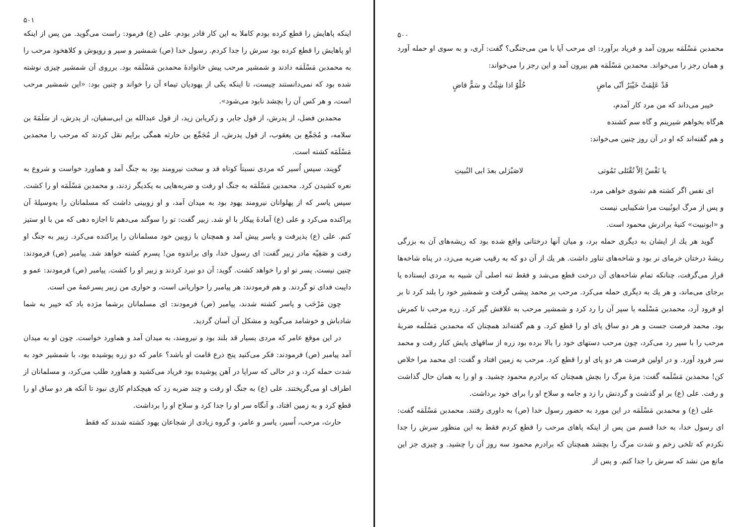۵۰۰
محمدبن مَسْلَمَه بیرون آمد و فریاد برآورد: ای مرحب آیا با من می‌جنگی؟ گفت: آری، و به سوی او حمله آورد و همان رجز را می‌خواند. محمدبن مَسْلَمَه هم بیرون آمد و این رجز را می‌خواند:
قَدْ عَلِمَتْ خَیْبَرُ اَنّی ماضٍ حُلْوٌ اذا شِئْتُ و سَمٌّ قاضٍ
خیبر می‌داند که من مرد کار آمدم،
هرگاه بخواهم شیرینم و گاه سم کشنده
و هم گفته‌اند که او در آن روز چنین می‌خواند:
یا نَفْسُ اِلاّ تُقْتَلی تَمُوتی لاصَبْرَلی بعدَ ابی النُبیتِ
ای نفس اگر کشته هم نشوی خواهی مرد،
و پس از مرگ ابونُبیت مرا شکیبایی نیست
و «ابونبیت» کنیهٔ برادرش محمود است.
گوید هر یك از ایشان به دیگری حمله برد، و میان آنها درختانی واقع شده بود که ریشه‌های آن به بزرگی ریشهٔ درختان خرمای نر بود و شاخه‌های تناور داشت. هر یك از آن دو که به رقیب ضربه می‌زد، در پناه شاخه‌ها قرار می‌گرفت، چنانکه تمام شاخه‌های آن درخت قطع می‌شد و فقط تنه اصلی آن شبیه به مردی ایستاده یا برجای می‌ماند، و هر یك به دیگری حمله می‌کرد. مرحب بر محمد پیشی گرفت و شمشیر خود را بلند کرد تا بر او فرود آرد، محمدبن مَسْلَمه با سپر آن را رد کرد و شمشیر مرحب به غلافش گیر کرد. زره مرحب تا کمرش بود. محمد فرصت جست و هر دو ساق پای او را قطع کرد. و هم گفته‌اند همچنان که محمدبن مَسْلَمه ضربهٔ مرحب را با سپر رد می‌کرد، چون مرحب دستهای خود را بالا برده بود زره از ساقهای پایش کنار رفت و محمد سر فرود آورد. و در اولین فرصت هر دو پای او را قطع کرد. مرحب به زمین افتاد و گفت: ای محمد مرا خلاص کن! محمدبن مَسْلَمه گفت: مزهٔ مرگ را بچش همچنان که برادرم محمود چشید. و او را به همان حال گذاشت و رفت. علی (ع) بر او گذشت و گردنش را زد و جامه و سلاح او را برای خود برداشت.
علی (ع) و محمدبن مَسْلَمَه در این مورد به حضور رسول خدا (ص) به داوری رفتند. محمدبن مَسْلَمَه گفت: ای رسول خدا، به خدا قسم من پس از اینکه پاهای مرحب را قطع کردم فقط به این منظور سرش را جدا نکردم که تلخی زخم و شدت مرگ را بچشد همچنان که برادرم محمود سه روز آن را چشید. و چیزی جز این مانع من نشد که سرش را جدا کنم. و پس از
۵۰۱
اینکه پاهایش را قطع کرده بودم کاملا به این کار قادر بودم. علی (ع) فرمود: راست می‌گوید. من پس از اینکه او پاهایش را قطع کرده بود سرش را جدا کردم. رسول خدا (ص) شمشیر و سپر و روپوش و کلاهخود مرحب را به محمدبن مَسْلَمَه دادند و شمشیر مرحب پیش خانوادهٔ محمدبن مَسْلَمَه بود. برروی آن شمشیر چیزی نوشته شده بود که نمی‌دانستند چیست، تا اینکه یکی از یهودیان تیماء آن را خواند و چنین بود: «این شمشیر مرحب است، و هر کس آن را بچشد نابود می‌شود».
محمدبن فضل، از پدرش، از قول جابر، و زکریابن زید، از قول عبدالله بن ابی‌سفیان، از پدرش، از سَلَمَةَ بن سلامه، و مُجَمِّع بن یعقوب، از قول پدرش، از مُجَمِّع بن حارثه همگی برایم نقل کردند که مرحب را محمدبن مَسْلَمَه کشته است.
گویند، سپس اُسیر که مردی نسبتاً کوتاه قد و سخت نیرومند بود به جنگ آمد و هماورد خواست و شروع به نعره کشیدن کرد. محمدبن مَسْلَمَه به جنگ او رفت و ضربه‌هایی به یکدیگر زدند، و محمدبن مَسْلَمَه او را کشت. سپس یاسر که از پهلوانان نیرومند یهود بود به میدان آمد، و او زوبینی داشت که مسلمانان را به‌وسیلهٔ آن پراکنده می‌کرد و علی (ع) آمادهٔ پیکار با او شد. زبیر گفت: تو را سوگند می‌دهم تا اجازه دهی که من با او ستیز کنم. علی (ع) پذیرفت و یاسر پیش آمد و همچنان با زوبین خود مسلمانان را پراکنده می‌کرد. زبیر به جنگ او رفت و صَفِیّه مادر زبیر گفت: ای رسول خدا، وای براندوه من! پسرم کشته خواهد شد. پیامبر (ص) فرمودند: چنین نیست. پسر تو او را خواهد کشت. گوید: آن دو نبرد کردند و زبیر او را کشت. پیامبر (ص) فرمودند: عمو و دایبت فدای تو گردند. و هم فرمودند: هر پیامبر را حواریانی است، و حواری من زبیر پسرعمهٔ من است.
چون مَرْحَب و یاسر کشته شدند، پیامبر (ص) فرمودند: ای مسلمانان برشما مژده باد که خیبر به شما شادباش و خوشامد می‌گوید و مشکل آن آسان گردید.
در این موقع عامر که مردی بسیار قد بلند بود و نیرومند، به میدان آمد و هماورد خواست. چون او به میدان آمد پیامبر (ص) فرمودند: فکر می‌کنید پنج ذرع قامت او باشد؟ عامر که دو زره پوشیده بود، با شمشیر خود به شدت حمله کرد، و در حالی که سراپا در آهن پوشیده بود فریاد می‌کشید و هماورد طلب می‌کرد، و مسلمانان از اطراف او می‌گریختند. علی (ع) به جنگ او رفت و چند ضربه زد که هیچکدام کاری نبود تا آنکه هر دو ساق او را قطع کرد و به زمین افتاد، و آنگاه سر او را جدا کرد و سلاح او را برداشت.
حارث، مرحب، اُسیر، یاسر و عامر، و گروه زیادی از شجاعان یهود کشته شدند که فقط